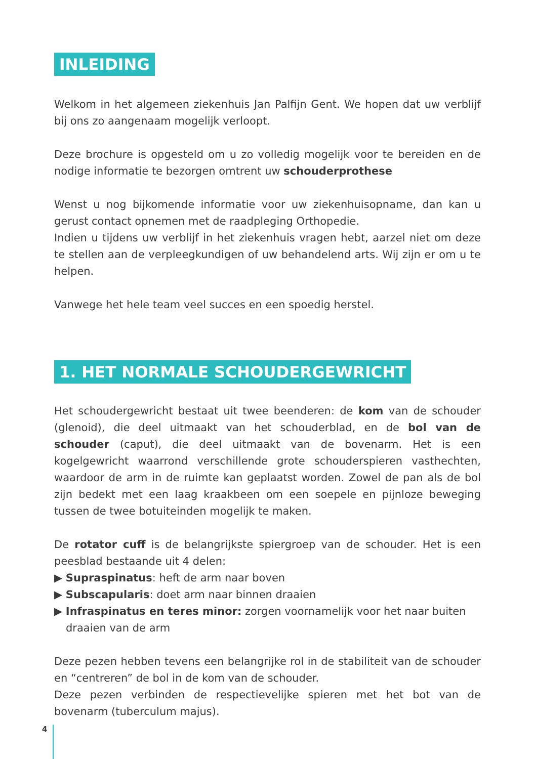INLEIDING
Welkom in het algemeen ziekenhuis Jan Palfijn Gent. We hopen dat uw verblijf bij ons zo aangenaam mogelijk verloopt.
Deze brochure is opgesteld om u zo volledig mogelijk voor te bereiden en de nodige informatie te bezorgen omtrent uw schouderprothese
Wenst u nog bijkomende informatie voor uw ziekenhuisopname, dan kan u gerust contact opnemen met de raadpleging Orthopedie.
Indien u tijdens uw verblijf in het ziekenhuis vragen hebt, aarzel niet om deze te stellen aan de verpleegkundigen of uw behandelend arts. Wij zijn er om u te helpen.
Vanwege het hele team veel succes en een spoedig herstel.
1. HET NORMALE SCHOUDERGEWRICHT
Het schoudergewricht bestaat uit twee beenderen: de kom van de schouder (glenoid), die deel uitmaakt van het schouderblad, en de bol van de schouder (caput), die deel uitmaakt van de bovenarm. Het is een kogelgewricht waarrond verschillende grote schouderspieren vasthechten, waardoor de arm in de ruimte kan geplaatst worden. Zowel de pan als de bol zijn bedekt met een laag kraakbeen om een soepele en pijnloze beweging tussen de twee botuiteinden mogelijk te maken.
De rotator cuff is de belangrijkste spiergroep van de schouder. Het is een peesblad bestaande uit 4 delen:
▶ Supraspinatus: heft de arm naar boven
▶ Subscapularis: doet arm naar binnen draaien
▶ Infraspinatus en teres minor: zorgen voornamelijk voor het naar buiten draaien van de arm
Deze pezen hebben tevens een belangrijke rol in de stabiliteit van de schouder en “centreren” de bol in de kom van de schouder.
Deze pezen verbinden de respectievelijke spieren met het bot van de bovenarm (tuberculum majus).
4